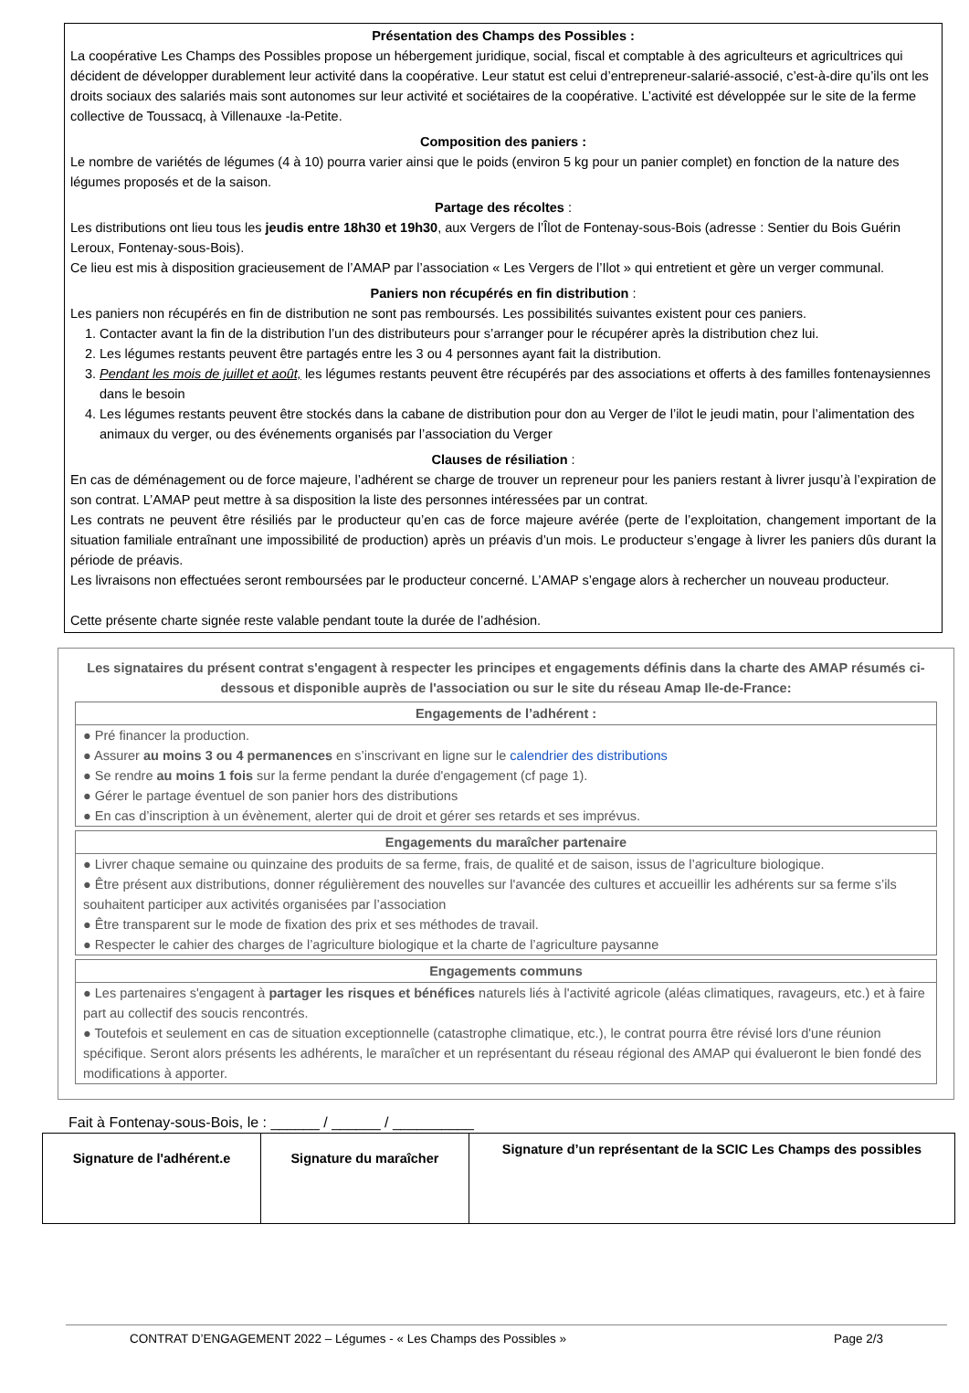Présentation des Champs des Possibles :
La coopérative Les Champs des Possibles propose un hébergement juridique, social, fiscal et comptable à des agriculteurs et agricultrices qui décident de développer durablement leur activité dans la coopérative. Leur statut est celui d’entrepreneur-salarié-associé, c’est-à-dire qu’ils ont les droits sociaux des salariés mais sont autonomes sur leur activité et sociétaires de la coopérative. L’activité est développée sur le site de la ferme collective de Toussacq, à Villenauxe -la-Petite.
Composition des paniers :
Le nombre de variétés de légumes (4 à 10) pourra varier ainsi que le poids (environ 5 kg pour un panier complet) en fonction de la nature des légumes proposés et de la saison.
Partage des récoltes :
Les distributions ont lieu tous les jeudis entre 18h30 et 19h30, aux Vergers de l’Îlot de Fontenay-sous-Bois (adresse : Sentier du Bois Guérin Leroux, Fontenay-sous-Bois).
Ce lieu est mis à disposition gracieusement de l’AMAP par l’association « Les Vergers de l’Ilot » qui entretient et gère un verger communal.
Paniers non récupérés en fin distribution :
Les paniers non récupérés en fin de distribution ne sont pas remboursés. Les possibilités suivantes existent pour ces paniers.
1. Contacter avant la fin de la distribution l’un des distributeurs pour s’arranger pour le récupérer après la distribution chez lui.
2. Les légumes restants peuvent être partagés entre les 3 ou 4 personnes ayant fait la distribution.
3. Pendant les mois de juillet et août, les légumes restants peuvent être récupérés par des associations et offerts à des familles fontenaysiennes dans le besoin
4. Les légumes restants peuvent être stockés dans la cabane de distribution pour don au Verger de l’ilot le jeudi matin, pour l’alimentation des animaux du verger, ou des événements organisés par l’association du Verger
Clauses de résiliation :
En cas de déménagement ou de force majeure, l’adhérent se charge de trouver un repreneur pour les paniers restant à livrer jusqu’à l’expiration de son contrat. L’AMAP peut mettre à sa disposition la liste des personnes intéressées par un contrat.
Les contrats ne peuvent être résiliés par le producteur qu’en cas de force majeure avérée (perte de l’exploitation, changement important de la situation familiale entraînant une impossibilité de production) après un préavis d’un mois. Le producteur s’engage à livrer les paniers dûs durant la période de préavis.
Les livraisons non effectuées seront remboursées par le producteur concerné. L’AMAP s’engage alors à rechercher un nouveau producteur.
Cette présente charte signée reste valable pendant toute la durée de l’adhésion.
Les signataires du présent contrat s'engagent à respecter les principes et engagements définis dans la charte des AMAP résumés ci-dessous et disponible auprès de l'association ou sur le site du réseau Amap Ile-de-France:
Engagements de l’adhérent :
● Pré financer la production.
● Assurer au moins 3 ou 4 permanences en s’inscrivant en ligne sur le calendrier des distributions
● Se rendre au moins 1 fois sur la ferme pendant la durée d'engagement (cf page 1).
● Gérer le partage éventuel de son panier hors des distributions
● En cas d’inscription à un évènement, alerter qui de droit et gérer ses retards et ses imprévus.
Engagements du maraîcher partenaire
● Livrer chaque semaine ou quinzaine des produits de sa ferme, frais, de qualité et de saison, issus de l’agriculture biologique.
● Être présent aux distributions, donner régulièrement des nouvelles sur l'avancée des cultures et accueillir les adhérents sur sa ferme s’ils souhaitent participer aux activités organisées par l’association
● Être transparent sur le mode de fixation des prix et ses méthodes de travail.
● Respecter le cahier des charges de l’agriculture biologique et la charte de l’agriculture paysanne
Engagements communs
● Les partenaires s'engagent à partager les risques et bénéfices naturels liés à l'activité agricole (aléas climatiques, ravageurs, etc.) et à faire part au collectif des soucis rencontrés.
● Toutefois et seulement en cas de situation exceptionnelle (catastrophe climatique, etc.), le contrat pourra être révisé lors d'une réunion spécifique. Seront alors présents les adhérents, le maraîcher et un représentant du réseau régional des AMAP qui évalueront le bien fondé des modifications à apporter.
Fait à Fontenay-sous-Bois, le : ______ / ______ / __________
| Signature de l'adhérent.e | Signature du maraîcher | Signature d’un représentant de la SCIC Les Champs des possibles |
CONTRAT D’ENGAGEMENT 2022 – Légumes - « Les Champs des Possibles » Page 2/3